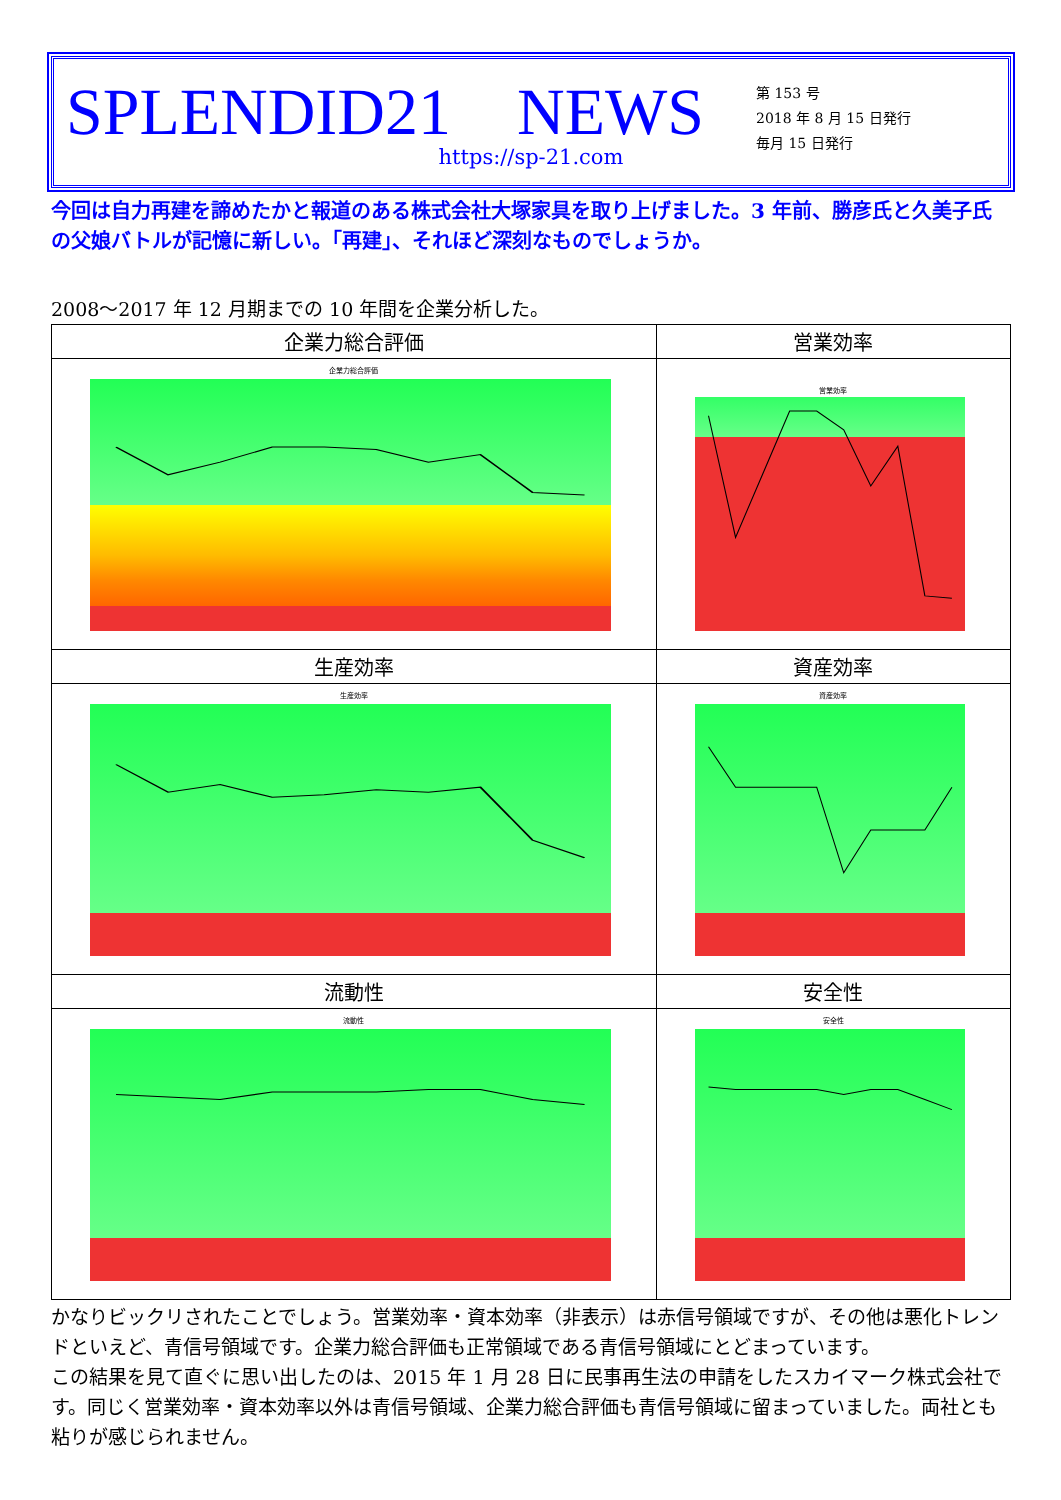SPLENDID21　NEWS
https://sp-21.com
第 153 号
2018 年 8 月 15 日発行
毎月 15 日発行
今回は自力再建を諦めたかと報道のある株式会社大塚家具を取り上げました。3 年前、勝彦氏と久美子氏の父娘バトルが記憶に新しい。「再建」、それほど深刻なものでしょうか。
2008～2017 年 12 月期までの 10 年間を企業分析した。
| 企業力総合評価 | 営業効率 |
| --- | --- |
| 企業力総合評価 | 営業効率 |
| 生産効率 | 資産効率 |
| 生産効率 | 資産効率 |
| 流動性 | 安全性 |
| 流動性 | 安全性 |
かなりビックリされたことでしょう。営業効率・資本効率（非表示）は赤信号領域ですが、その他は悪化トレンドといえど、青信号領域です。企業力総合評価も正常領域である青信号領域にとどまっています。
この結果を見て直ぐに思い出したのは、2015 年 1 月 28 日に民事再生法の申請をしたスカイマーク株式会社です。同じく営業効率・資本効率以外は青信号領域、企業力総合評価も青信号領域に留まっていました。両社とも粘りが感じられません。